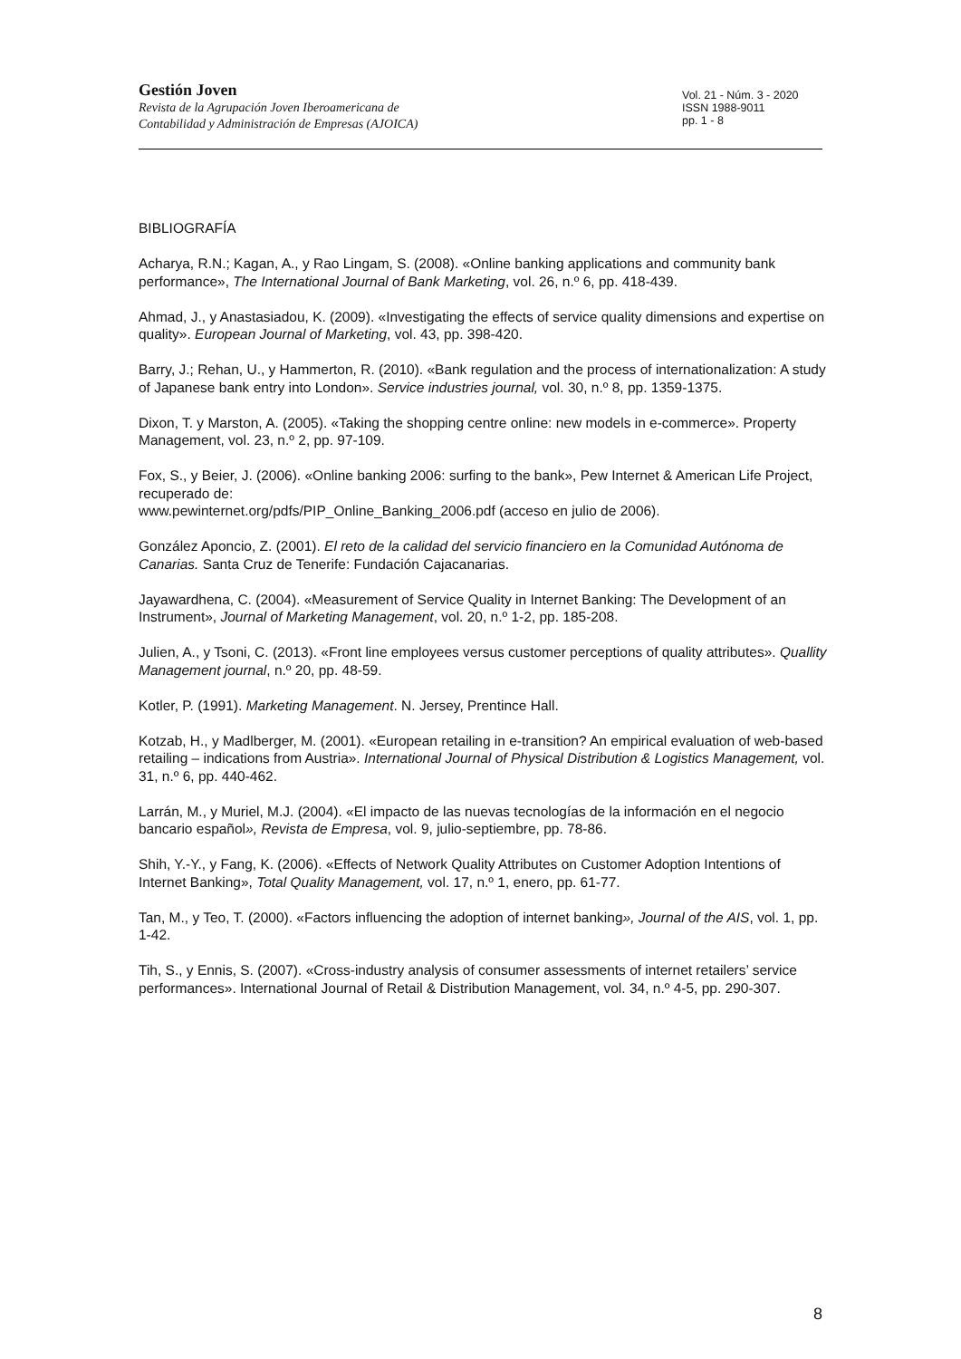Gestión Joven
Revista de la Agrupación Joven Iberoamericana de
Contabilidad y Administración de Empresas (AJOICA)
Vol. 21 - Núm. 3 - 2020
ISSN 1988-9011
pp. 1 - 8
BIBLIOGRAFÍA
Acharya, R.N.; Kagan, A., y Rao Lingam, S. (2008). «Online banking applications and community bank performance», The International Journal of Bank Marketing, vol. 26, n.º 6, pp. 418-439.
Ahmad, J., y Anastasiadou, K. (2009). «Investigating the effects of service quality dimensions and expertise on quality». European Journal of Marketing, vol. 43, pp. 398-420.
Barry, J.; Rehan, U., y Hammerton, R. (2010). «Bank regulation and the process of internationalization: A study of Japanese bank entry into London». Service industries journal, vol. 30, n.º 8, pp. 1359-1375.
Dixon, T. y Marston, A. (2005). «Taking the shopping centre online: new models in e-commerce». Property Management, vol. 23, n.º 2, pp. 97-109.
Fox, S., y Beier, J. (2006). «Online banking 2006: surfing to the bank», Pew Internet & American Life Project, recuperado de:
www.pewinternet.org/pdfs/PIP_Online_Banking_2006.pdf (acceso en julio de 2006).
González Aponcio, Z. (2001). El reto de la calidad del servicio financiero en la Comunidad Autónoma de Canarias. Santa Cruz de Tenerife: Fundación Cajacanarias.
Jayawardhena, C. (2004). «Measurement of Service Quality in Internet Banking: The Development of an Instrument», Journal of Marketing Management, vol. 20, n.º 1-2, pp. 185-208.
Julien, A., y Tsoni, C. (2013). «Front line employees versus customer perceptions of quality attributes». Quallity Management journal, n.º 20, pp. 48-59.
Kotler, P. (1991). Marketing Management. N. Jersey, Prentince Hall.
Kotzab, H., y Madlberger, M. (2001). «European retailing in e-transition? An empirical evaluation of web-based retailing – indications from Austria». International Journal of Physical Distribution & Logistics Management, vol. 31, n.º 6, pp. 440-462.
Larrán, M., y Muriel, M.J. (2004). «El impacto de las nuevas tecnologías de la información en el negocio bancario español», Revista de Empresa, vol. 9, julio-septiembre, pp. 78-86.
Shih, Y.-Y., y Fang, K. (2006). «Effects of Network Quality Attributes on Customer Adoption Intentions of Internet Banking», Total Quality Management, vol. 17, n.º 1, enero, pp. 61-77.
Tan, M., y Teo, T. (2000). «Factors influencing the adoption of internet banking», Journal of the AIS, vol. 1, pp. 1-42.
Tih, S., y Ennis, S. (2007). «Cross-industry analysis of consumer assessments of internet retailers’ service performances». International Journal of Retail & Distribution Management, vol. 34, n.º 4-5, pp. 290-307.
8